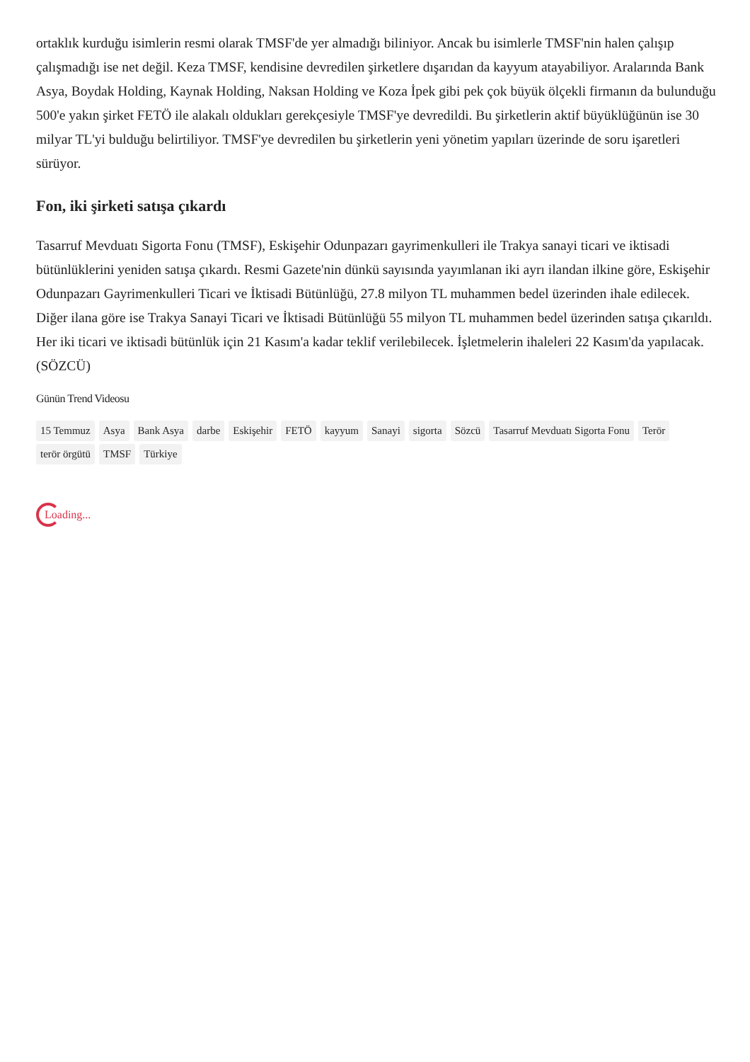ortaklık kurduğu isimlerin resmi olarak TMSF'de yer almadığı biliniyor. Ancak bu isimlerle TMSF'nin halen çalışıp çalışmadığı ise net değil. Keza TMSF, kendisine devredilen şirketlere dışarıdan da kayyum atayabiliyor. Aralarında Bank Asya, Boydak Holding, Kaynak Holding, Naksan Holding ve Koza İpek gibi pek çok büyük ölçekli firmanın da bulunduğu 500'e yakın şirket FETÖ ile alakalı oldukları gerekçesiyle TMSF'ye devredildi. Bu şirketlerin aktif büyüklüğünün ise 30 milyar TL'yi bulduğu belirtiliyor. TMSF'ye devredilen bu şirketlerin yeni yönetim yapıları üzerinde de soru işaretleri sürüyor.
Fon, iki şirketi satışa çıkardı
Tasarruf Mevduatı Sigorta Fonu (TMSF), Eskişehir Odunpazarı gayrimenkulleri ile Trakya sanayi ticari ve iktisadi bütünlüklerini yeniden satışa çıkardı. Resmi Gazete'nin dünkü sayısında yayımlanan iki ayrı ilandan ilkine göre, Eskişehir Odunpazarı Gayrimenkulleri Ticari ve İktisadi Bütünlüğü, 27.8 milyon TL muhammen bedel üzerinden ihale edilecek. Diğer ilana göre ise Trakya Sanayi Ticari ve İktisadi Bütünlüğü 55 milyon TL muhammen bedel üzerinden satışa çıkarıldı. Her iki ticari ve iktisadi bütünlük için 21 Kasım'a kadar teklif verilebilecek. İşletmelerin ihaleleri 22 Kasım'da yapılacak. (SÖZCÜ)
Günün Trend Videosu
15 Temmuz Asya Bank Asya darbe Eskişehir FETÖ kayyum Sanayi sigorta Sözcü Tasarruf Mevduatı Sigorta Fonu Terör terör örgütü TMSF Türkiye
Loading...